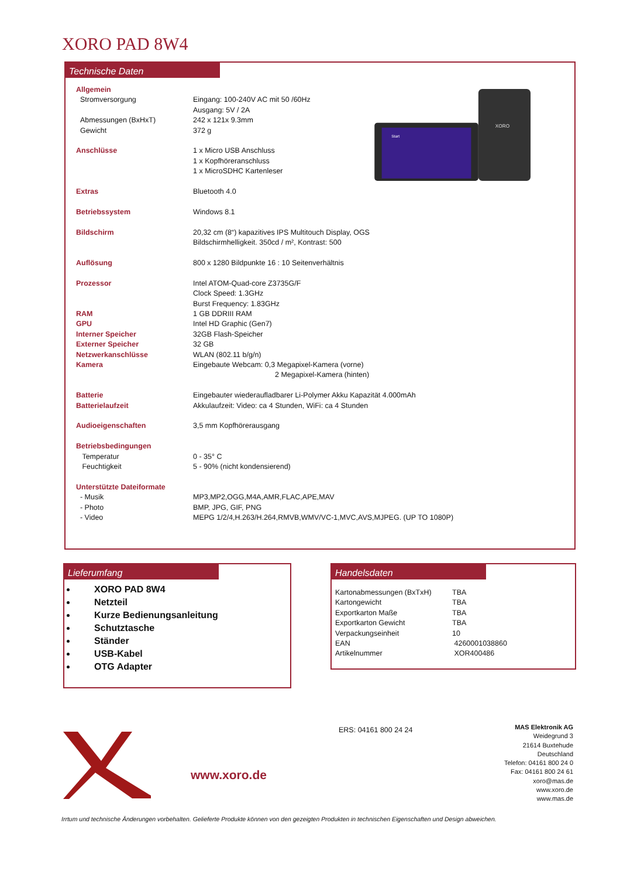XORO PAD 8W4
Technische Daten
XORO
Start
| Allgemein | |
| Stromversorgung | Eingang: 100-240V AC mit 50 /60Hz Ausgang: 5V / 2A |
| Abmessungen (BxHxT) | 242 x 121x 9.3mm |
| Gewicht | 372 g |
| Anschlüsse | 1 x Micro USB Anschluss 1 x Kopfhöreranschluss 1 x MicroSDHC Kartenleser |
| Extras | Bluetooth 4.0 |
| Betriebssystem | Windows 8.1 |
| Bildschirm | 20,32 cm (8“) kapazitives IPS Multitouch Display, OGS Bildschirmhelligkeit. 350cd / m², Kontrast: 500 |
| Auflösung | 800 x 1280 Bildpunkte 16 : 10 Seitenverhältnis |
| Prozessor | Intel ATOM-Quad-core Z3735G/F Clock Speed: 1.3GHz Burst Frequency: 1.83GHz |
| RAM | 1 GB DDRIII RAM |
| GPU | Intel HD Graphic (Gen7) |
| Interner Speicher | 32GB Flash-Speicher |
| Externer Speicher | 32 GB |
| Netzwerkanschlüsse | WLAN (802.11 b/g/n) |
| Kamera | Eingebaute Webcam: 0,3 Megapixel-Kamera (vorne) 2 Megapixel-Kamera (hinten) |
| Batterie | Eingebauter wiederaufladbarer Li-Polymer Akku Kapazität 4.000mAh |
| Batterielaufzeit | Akkulaufzeit: Video: ca 4 Stunden, WiFi: ca 4 Stunden |
| Audioeigenschaften | 3,5 mm Kopfhörerausgang |
| Betriebsbedingungen | |
| Temperatur | 0 - 35° C |
| Feuchtigkeit | 5 - 90% (nicht kondensierend) |
| Unterstützte Dateiformate | |
| - Musik | MP3,MP2,OGG,M4A,AMR,FLAC,APE,MAV |
| - Photo | BMP, JPG, GIF, PNG |
| - Video | MEPG 1/2/4,H.263/H.264,RMVB,WMV/VC-1,MVC,AVS,MJPEG. (UP TO 1080P) |
Lieferumfang
XORO PAD 8W4
Netzteil
Kurze Bedienungsanleitung
Schutztasche
Ständer
USB-Kabel
OTG Adapter
Handelsdaten
| Kartonabmessungen (BxTxH) | TBA |
| Kartongewicht | TBA |
| Exportkarton Maße | TBA |
| Exportkarton Gewicht | TBA |
| Verpackungseinheit | 10 |
| EAN | 4260001038860 |
| Artikelnummer | XOR400486 |
www.xoro.de
ERS: 04161 800 24 24
MAS Elektronik AG
Weidegrund 3
21614 Buxtehude
Deutschland
Telefon: 04161 800 24 0
Fax: 04161 800 24 61
xoro@mas.de
www.xoro.de
www.mas.de
Irrtum und technische Änderungen vorbehalten. Gelieferte Produkte können von den gezeigten Produkten in technischen Eigenschaften und Design abweichen.